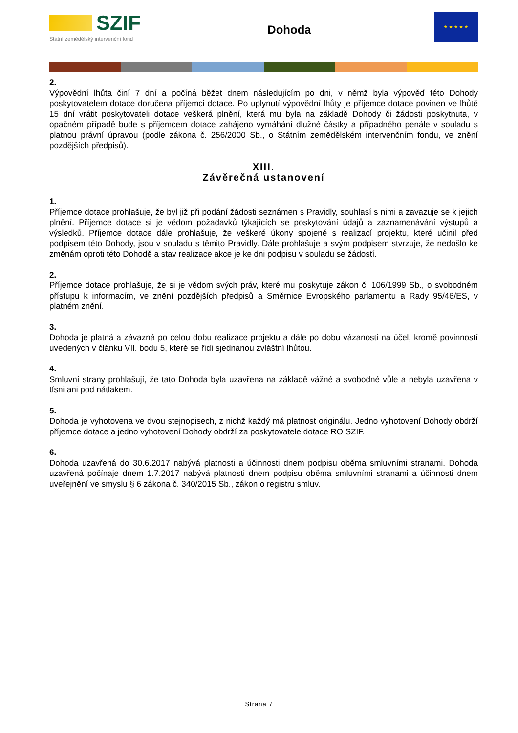SZIF
Státní zemědělský intervenční fond
Dohoda
★ ★ ★ ★ ★
2.
Výpovědní lhůta činí 7 dní a počíná běžet dnem následujícím po dni, v němž byla výpověď této Dohody poskytovatelem dotace doručena příjemci dotace. Po uplynutí výpovědní lhůty je příjemce dotace povinen ve lhůtě 15 dní vrátit poskytovateli dotace veškerá plnění, která mu byla na základě Dohody či žádosti poskytnuta, v opačném případě bude s příjemcem dotace zahájeno vymáhání dlužné částky a případného penále v souladu s platnou právní úpravou (podle zákona č. 256/2000 Sb., o Státním zemědělském intervenčním fondu, ve znění pozdějších předpisů).
XIII.
Závěrečná ustanovení
1.
Příjemce dotace prohlašuje, že byl již při podání žádosti seznámen s Pravidly, souhlasí s nimi a zavazuje se k jejich plnění. Příjemce dotace si je vědom požadavků týkajících se poskytování údajů a zaznamenávání výstupů a výsledků. Příjemce dotace dále prohlašuje, že veškeré úkony spojené s realizací projektu, které učinil před podpisem této Dohody, jsou v souladu s těmito Pravidly. Dále prohlašuje a svým podpisem stvrzuje, že nedošlo ke změnám oproti této Dohodě a stav realizace akce je ke dni podpisu v souladu se žádostí.
2.
Příjemce dotace prohlašuje, že si je vědom svých práv, které mu poskytuje zákon č. 106/1999 Sb., o svobodném přístupu k informacím, ve znění pozdějších předpisů a Směrnice Evropského parlamentu a Rady 95/46/ES, v platném znění.
3.
Dohoda je platná a závazná po celou dobu realizace projektu a dále po dobu vázanosti na účel, kromě povinností uvedených v článku VII. bodu 5, které se řídí sjednanou zvláštní lhůtou.
4.
Smluvní strany prohlašují, že tato Dohoda byla uzavřena na základě vážné a svobodné vůle a nebyla uzavřena v tísni ani pod nátlakem.
5.
Dohoda je vyhotovena ve dvou stejnopisech, z nichž každý má platnost originálu. Jedno vyhotovení Dohody obdrží příjemce dotace a jedno vyhotovení Dohody obdrží za poskytovatele dotace RO SZIF.
6.
Dohoda uzavřená do 30.6.2017 nabývá platnosti a účinnosti dnem podpisu oběma smluvními stranami. Dohoda uzavřená počínaje dnem 1.7.2017 nabývá platnosti dnem podpisu oběma smluvními stranami a účinnosti dnem uveřejnění ve smyslu § 6 zákona č. 340/2015 Sb., zákon o registru smluv.
Strana 7